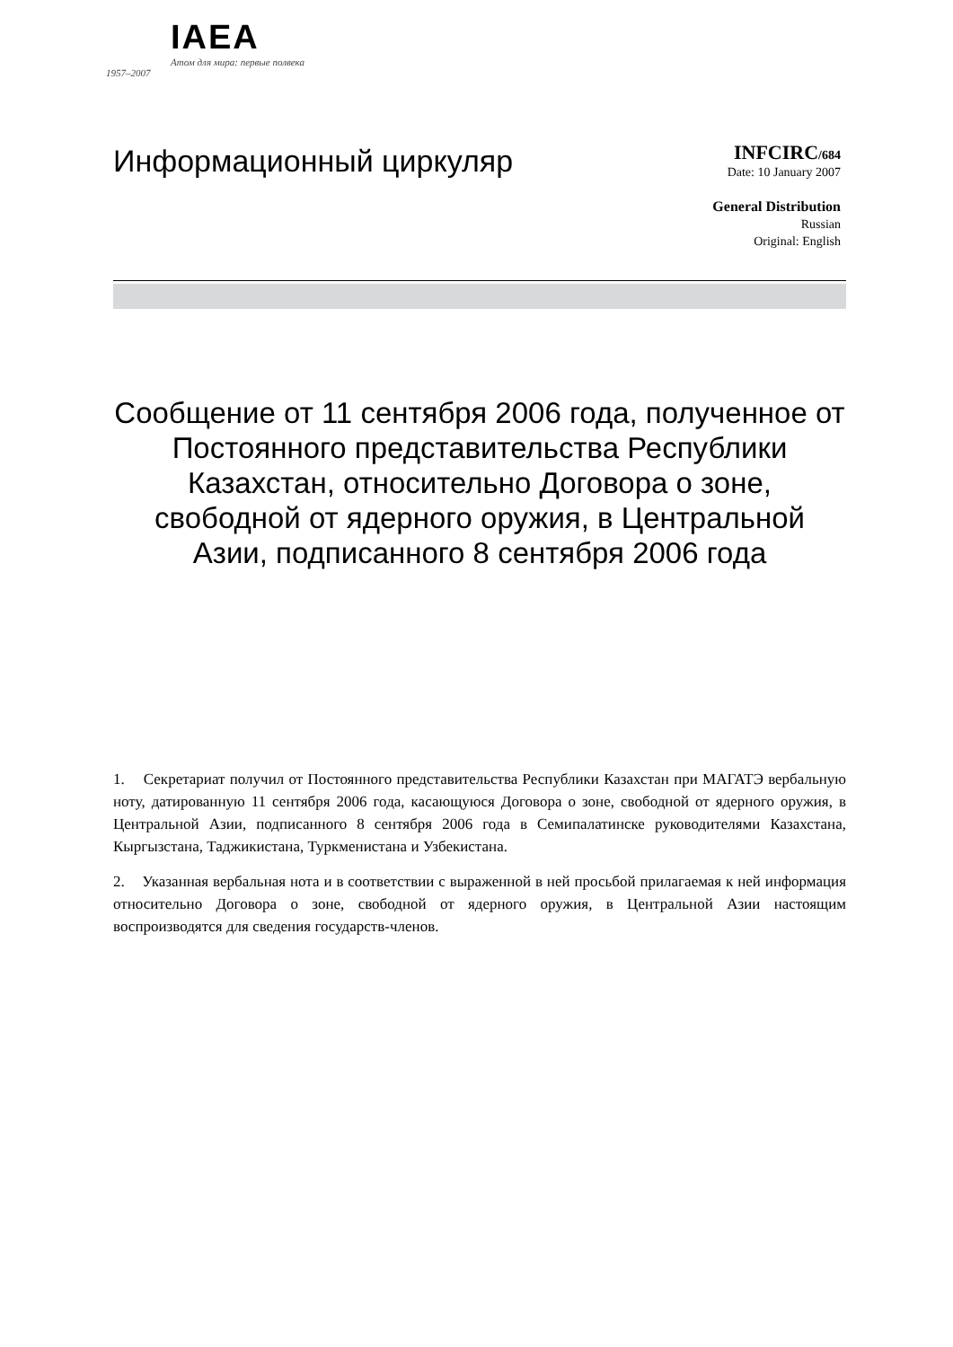IAEA
Атом для мира: первые полвека
1957–2007
Информационный циркуляр
INFCIRC/684
Date: 10 January 2007
General Distribution
Russian
Original: English
Сообщение от 11 сентября 2006 года, полученное от Постоянного представительства Республики Казахстан, относительно Договора о зоне, свободной от ядерного оружия, в Центральной Азии, подписанного 8 сентября 2006 года
1. Секретариат получил от Постоянного представительства Республики Казахстан при МАГАТЭ вербальную ноту, датированную 11 сентября 2006 года, касающуюся Договора о зоне, свободной от ядерного оружия, в Центральной Азии, подписанного 8 сентября 2006 года в Семипалатинске руководителями Казахстана, Кыргызстана, Таджикистана, Туркменистана и Узбекистана.
2. Указанная вербальная нота и в соответствии с выраженной в ней просьбой прилагаемая к ней информация относительно Договора о зоне, свободной от ядерного оружия, в Центральной Азии настоящим воспроизводятся для сведения государств-членов.